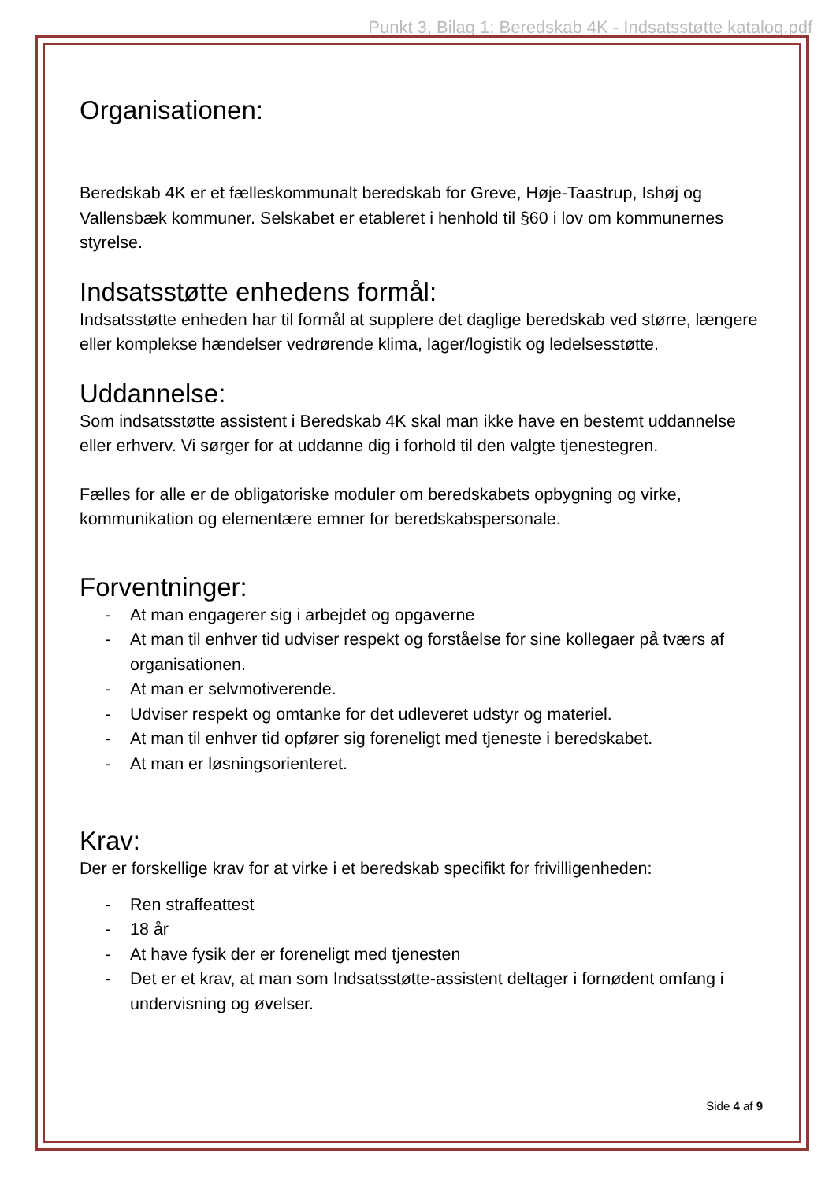Punkt 3, Bilag 1: Beredskab 4K - Indsatsstøtte katalog.pdf
Organisationen:
Beredskab 4K er et fælleskommunalt beredskab for Greve, Høje-Taastrup, Ishøj og Vallensbæk kommuner. Selskabet er etableret i henhold til §60 i lov om kommunernes styrelse.
Indsatsstøtte enhedens formål:
Indsatsstøtte enheden har til formål at supplere det daglige beredskab ved større, længere eller komplekse hændelser vedrørende klima, lager/logistik og ledelsesstøtte.
Uddannelse:
Som indsatsstøtte assistent i Beredskab 4K skal man ikke have en bestemt uddannelse eller erhverv. Vi sørger for at uddanne dig i forhold til den valgte tjenestegren.
Fælles for alle er de obligatoriske moduler om beredskabets opbygning og virke, kommunikation og elementære emner for beredskabspersonale.
Forventninger:
- At man engagerer sig i arbejdet og opgaverne
- At man til enhver tid udviser respekt og forståelse for sine kollegaer på tværs af organisationen.
- At man er selvmotiverende.
- Udviser respekt og omtanke for det udleveret udstyr og materiel.
- At man til enhver tid opfører sig foreneligt med tjeneste i beredskabet.
- At man er løsningsorienteret.
Krav:
Der er forskellige krav for at virke i et beredskab specifikt for frivilligenheden:
- Ren straffeattest
- 18 år
- At have fysik der er foreneligt med tjenesten
- Det er et krav, at man som Indsatsstøtte-assistent deltager i fornødent omfang i undervisning og øvelser.
Side 4 af 9